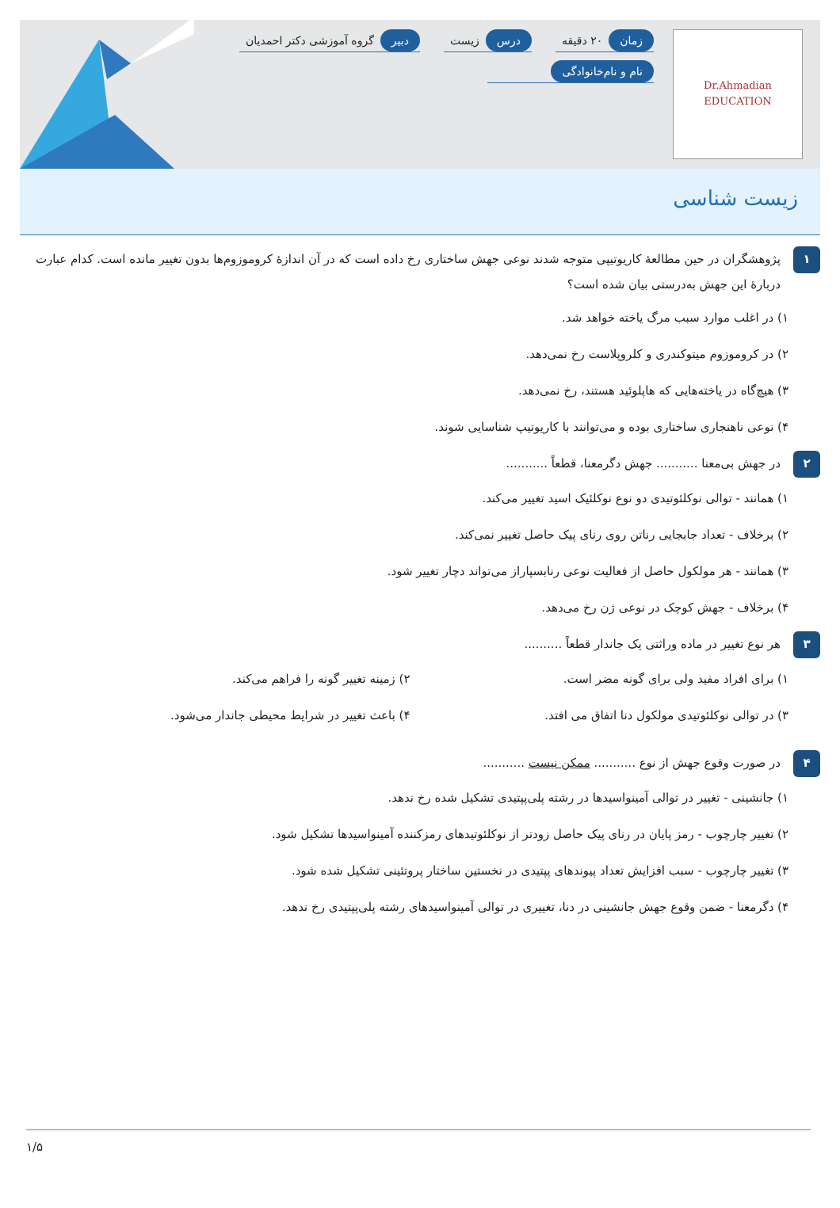Dr.Ahmadian
EDUCATION
زمان ۲۰ دقیقه
درس زیست
دبیر گروه آموزشی دکتر احمدیان
نام و نام‌خانوادگی
زیست شناسی
۱
پژوهشگران در حین مطالعهٔ کاریوتیپی متوجه شدند نوعی جهش ساختاری رخ داده است که در آن اندازهٔ کروموزوم‌ها بدون تغییر مانده است. کدام عبارت دربارهٔ این جهش به‌درستی بیان شده است؟
۱) در اغلب موارد سبب مرگ یاخته خواهد شد.
۲) در کروموزوم میتوکندری و کلروپلاست رخ نمی‌دهد.
۳) هیچ‌گاه در یاخته‌هایی که هاپلوئید هستند، رخ نمی‌دهد.
۴) نوعی ناهنجاری ساختاری بوده و می‌توانند با کاریوتیپ شناسایی شوند.
۲
در جهش بی‌معنا ........... جهش دگرمعنا، قطعاً ...........
۱) همانند - توالی نوکلئوتیدی دو نوع نوکلئیک اسید تغییر می‌کند.
۲) برخلاف - تعداد جابجایی رناتن روی رنای پیک حاصل تغییر نمی‌کند.
۳) همانند - هر مولکول حاصل از فعالیت نوعی رنابسپاراز می‌تواند دچار تغییر شود.
۴) برخلاف - جهش کوچک در نوعی ژن رخ می‌دهد.
۳
هر نوع تغییر در ماده وراثتی یک جاندار قطعاً ..........
۱) برای افراد مفید ولی برای گونه مضر است.
۲) زمینه تغییر گونه را فراهم می‌کند.
۳) در توالی نوکلئوتیدی مولکول دنا اتفاق می افتد.
۴) باعث تغییر در شرایط محیطی جاندار می‌شود.
۴
در صورت وقوع جهش از نوع ........... ممکن نیست ...........
۱) جانشینی - تغییر در توالی آمینواسیدها در رشته پلی‌پپتیدی تشکیل شده رخ ندهد.
۲) تغییر چارچوب - رمز پایان در رنای پیک حاصل زودتر از نوکلئوتیدهای رمزکننده آمینواسیدها تشکیل شود.
۳) تغییر چارچوب - سبب افزایش تعداد پیوندهای پپتیدی در نخستین ساختار پروتئینی تشکیل شده شود.
۴) دگرمعنا - ضمن وقوع جهش جانشینی در دنا، تغییری در توالی آمینواسیدهای رشته پلی‌پپتیدی رخ ندهد.
۱/۵